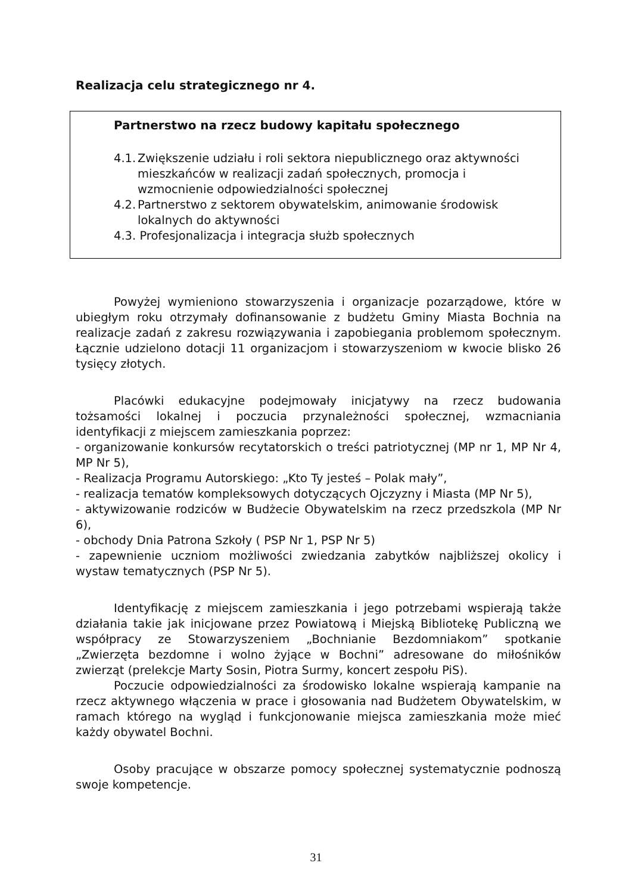Realizacja celu strategicznego nr 4.
Partnerstwo na rzecz budowy kapitału społecznego
4.1. Zwiększenie udziału i roli sektora niepublicznego oraz aktywności mieszkańców w realizacji zadań społecznych, promocja i wzmocnienie odpowiedzialności społecznej
4.2. Partnerstwo z sektorem obywatelskim, animowanie środowisk lokalnych do aktywności
4.3. Profesjonalizacja i integracja służb społecznych
Powyżej wymieniono stowarzyszenia i organizacje pozarządowe, które w ubiegłym roku otrzymały dofinansowanie z budżetu Gminy Miasta Bochnia na realizacje zadań z zakresu rozwiązywania i zapobiegania problemom społecznym. Łącznie udzielono dotacji 11 organizacjom i stowarzyszeniom w kwocie blisko 26 tysięcy złotych.
Placówki edukacyjne podejmowały inicjatywy na rzecz budowania tożsamości lokalnej i poczucia przynależności społecznej, wzmacniania identyfikacji z miejscem zamieszkania poprzez:
- organizowanie konkursów recytatorskich o treści patriotycznej (MP nr 1, MP Nr 4, MP Nr 5),
- Realizacja Programu Autorskiego: „Kto Ty jesteś – Polak mały”,
- realizacja tematów kompleksowych dotyczących Ojczyzny i Miasta (MP Nr 5),
- aktywizowanie rodziców w Budżecie Obywatelskim na rzecz przedszkola (MP Nr 6),
- obchody Dnia Patrona Szkoły ( PSP Nr 1, PSP Nr 5)
- zapewnienie uczniom możliwości zwiedzania zabytków najbliższej okolicy i wystaw tematycznych (PSP Nr 5).
Identyfikację z miejscem zamieszkania i jego potrzebami wspierają także działania takie jak inicjowane przez Powiatową i Miejską Bibliotekę Publiczną we współpracy ze Stowarzyszeniem „Bochnianie Bezdomniakom” spotkanie „Zwierzęta bezdomne i wolno żyjące w Bochni” adresowane do miłośników zwierząt (prelekcje Marty Sosin, Piotra Surmy, koncert zespołu PiS).
Poczucie odpowiedzialności za środowisko lokalne wspierają kampanie na rzecz aktywnego włączenia w prace i głosowania nad Budżetem Obywatelskim, w ramach którego na wygląd i funkcjonowanie miejsca zamieszkania może mieć każdy obywatel Bochni.
Osoby pracujące w obszarze pomocy społecznej systematycznie podnoszą swoje kompetencje.
31